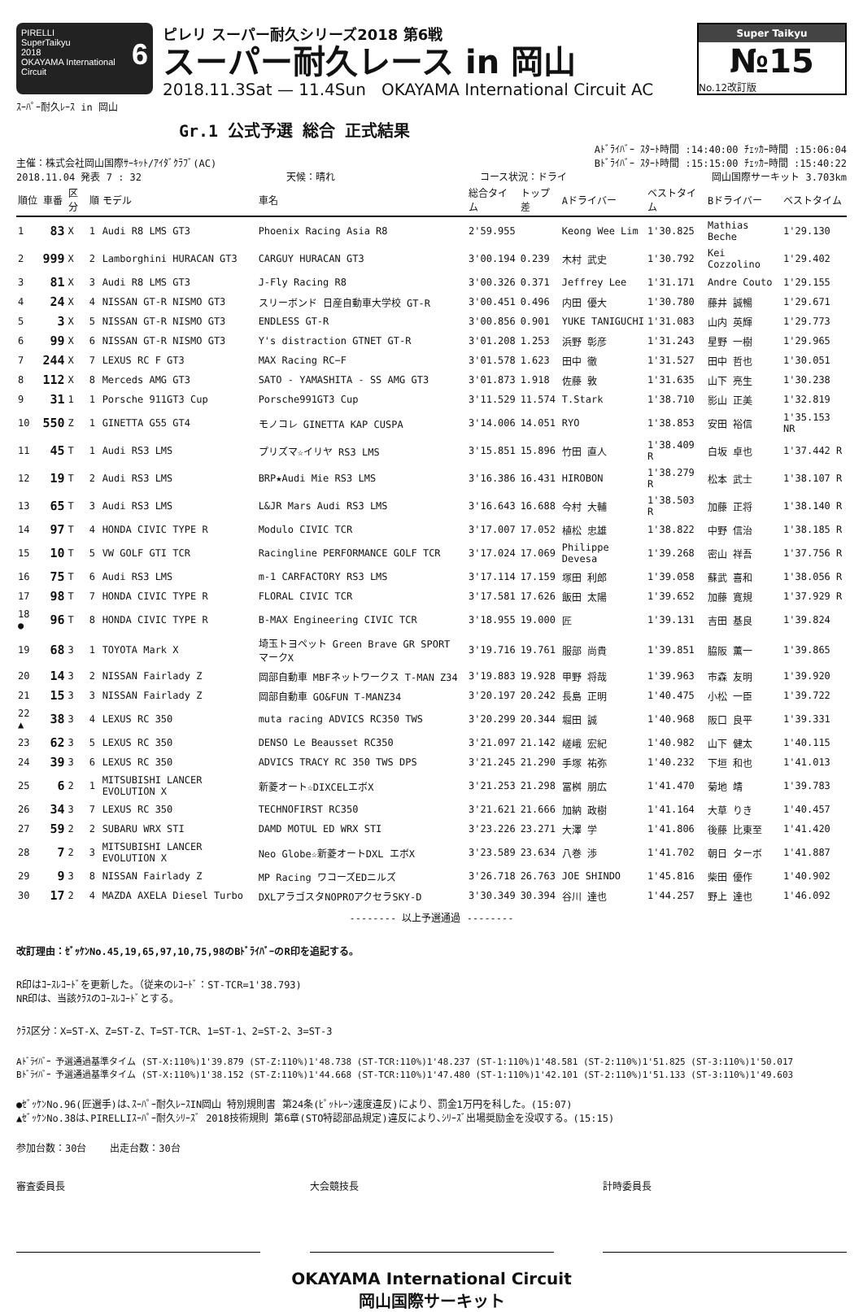PIRELLI
SuperTaikyu 6
2018
OKAYAMA International Circuit
ピレリ スーパー耐久シリーズ2018 第6戦
スーパー耐久レース in 岡山
2018.11.3Sat — 11.4Sun OKAYAMA International Circuit AC
Super Taikyu
№15
No.12改訂版
ｽｰﾊﾟｰ耐久ﾚｰｽ in 岡山
Gr.1 公式予選 総合 正式結果
Aﾄﾞﾗｲﾊﾞｰ ｽﾀｰﾄ時間 :14:40:00 ﾁｪｯｶｰ時間 :15:06:04
主催：株式会社岡山国際ｻｰｷｯﾄ/ｱｲﾀﾞｸﾗﾌﾞ(AC) Bﾄﾞﾗｲﾊﾞｰ ｽﾀｰﾄ時間 :15:15:00 ﾁｪｯｶｰ時間 :15:40:22
2018.11.04 発表 7 : 32 天候：晴れ コース状況：ドライ 岡山国際サーキット 3.703km
| 順位 | 車番 | 区分 | 順 | モデル | 車名 | 総合タイム | トップ差 | Aドライバー | ベストタイム | Bドライバー | ベストタイム |
| --- | --- | --- | --- | --- | --- | --- | --- | --- | --- | --- | --- |
| 1 | 83 | X | 1 | Audi R8 LMS GT3 | Phoenix Racing Asia R8 | 2'59.955 | | Keong Wee Lim | 1'30.825 | Mathias Beche | 1'29.130 |
| 2 | 999 | X | 2 | Lamborghini HURACAN GT3 | CARGUY HURACAN GT3 | 3'00.194 | 0.239 | 木村 武史 | 1'30.792 | Kei Cozzolino | 1'29.402 |
| 3 | 81 | X | 3 | Audi R8 LMS GT3 | J-Fly Racing R8 | 3'00.326 | 0.371 | Jeffrey Lee | 1'31.171 | Andre Couto | 1'29.155 |
| 4 | 24 | X | 4 | NISSAN GT-R NISMO GT3 | スリーボンド 日産自動車大学校 GT-R | 3'00.451 | 0.496 | 内田 優大 | 1'30.780 | 藤井 誠暢 | 1'29.671 |
| 5 | 3 | X | 5 | NISSAN GT-R NISMO GT3 | ENDLESS GT-R | 3'00.856 | 0.901 | YUKE TANIGUCHI | 1'31.083 | 山内 英輝 | 1'29.773 |
| 6 | 99 | X | 6 | NISSAN GT-R NISMO GT3 | Y's distraction GTNET GT-R | 3'01.208 | 1.253 | 浜野 彰彦 | 1'31.243 | 星野 一樹 | 1'29.965 |
| 7 | 244 | X | 7 | LEXUS RC F GT3 | MAX Racing RC−F | 3'01.578 | 1.623 | 田中 徹 | 1'31.527 | 田中 哲也 | 1'30.051 |
| 8 | 112 | X | 8 | Merceds AMG GT3 | SATO - YAMASHITA - SS AMG GT3 | 3'01.873 | 1.918 | 佐藤 敦 | 1'31.635 | 山下 亮生 | 1'30.238 |
| 9 | 31 | 1 | 1 | Porsche 911GT3 Cup | Porsche991GT3 Cup | 3'11.529 | 11.574 | T.Stark | 1'38.710 | 影山 正美 | 1'32.819 |
| 10 | 550 | Z | 1 | GINETTA G55 GT4 | モノコレ GINETTA KAP CUSPA | 3'14.006 | 14.051 | RYO | 1'38.853 | 安田 裕信 | 1'35.153 NR |
| 11 | 45 | T | 1 | Audi RS3 LMS | プリズマ☆イリヤ RS3 LMS | 3'15.851 | 15.896 | 竹田 直人 | 1'38.409 R | 白坂 卓也 | 1'37.442 R |
| 12 | 19 | T | 2 | Audi RS3 LMS | BRP★Audi Mie RS3 LMS | 3'16.386 | 16.431 | HIROBON | 1'38.279 R | 松本 武士 | 1'38.107 R |
| 13 | 65 | T | 3 | Audi RS3 LMS | L&JR Mars Audi RS3 LMS | 3'16.643 | 16.688 | 今村 大輔 | 1'38.503 R | 加藤 正将 | 1'38.140 R |
| 14 | 97 | T | 4 | HONDA CIVIC TYPE R | Modulo CIVIC TCR | 3'17.007 | 17.052 | 植松 忠雄 | 1'38.822 | 中野 信治 | 1'38.185 R |
| 15 | 10 | T | 5 | VW GOLF GTI TCR | Racingline PERFORMANCE GOLF TCR | 3'17.024 | 17.069 | Philippe Devesa | 1'39.268 | 密山 祥吾 | 1'37.756 R |
| 16 | 75 | T | 6 | Audi RS3 LMS | m-1 CARFACTORY RS3 LMS | 3'17.114 | 17.159 | 塚田 利郎 | 1'39.058 | 蘇武 喜和 | 1'38.056 R |
| 17 | 98 | T | 7 | HONDA CIVIC TYPE R | FLORAL CIVIC TCR | 3'17.581 | 17.626 | 飯田 太陽 | 1'39.652 | 加藤 寛規 | 1'37.929 R |
| 18 ● | 96 | T | 8 | HONDA CIVIC TYPE R | B-MAX Engineering CIVIC TCR | 3'18.955 | 19.000 | 匠 | 1'39.131 | 吉田 基良 | 1'39.824 |
| 19 | 68 | 3 | 1 | TOYOTA Mark X | 埼玉トヨペット Green Brave GR SPORT マークX | 3'19.716 | 19.761 | 服部 尚貴 | 1'39.851 | 脇阪 薫一 | 1'39.865 |
| 20 | 14 | 3 | 2 | NISSAN Fairlady Z | 岡部自動車 MBFネットワークス T-MAN Z34 | 3'19.883 | 19.928 | 甲野 将哉 | 1'39.963 | 市森 友明 | 1'39.920 |
| 21 | 15 | 3 | 3 | NISSAN Fairlady Z | 岡部自動車 GO&FUN T-MANZ34 | 3'20.197 | 20.242 | 長島 正明 | 1'40.475 | 小松 一臣 | 1'39.722 |
| 22 ▲ | 38 | 3 | 4 | LEXUS RC 350 | muta racing ADVICS RC350 TWS | 3'20.299 | 20.344 | 堀田 誠 | 1'40.968 | 阪口 良平 | 1'39.331 |
| 23 | 62 | 3 | 5 | LEXUS RC 350 | DENSO Le Beausset RC350 | 3'21.097 | 21.142 | 嵯峨 宏紀 | 1'40.982 | 山下 健太 | 1'40.115 |
| 24 | 39 | 3 | 6 | LEXUS RC 350 | ADVICS TRACY RC 350 TWS DPS | 3'21.245 | 21.290 | 手塚 祐弥 | 1'40.232 | 下垣 和也 | 1'41.013 |
| 25 | 6 | 2 | 1 | MITSUBISHI LANCER EVOLUTION X | 新菱オート☆DIXCELエボX | 3'21.253 | 21.298 | 冨桝 朋広 | 1'41.470 | 菊地 靖 | 1'39.783 |
| 26 | 34 | 3 | 7 | LEXUS RC 350 | TECHNOFIRST RC350 | 3'21.621 | 21.666 | 加納 政樹 | 1'41.164 | 大草 りき | 1'40.457 |
| 27 | 59 | 2 | 2 | SUBARU WRX STI | DAMD MOTUL ED WRX STI | 3'23.226 | 23.271 | 大澤 学 | 1'41.806 | 後藤 比東至 | 1'41.420 |
| 28 | 7 | 2 | 3 | MITSUBISHI LANCER EVOLUTION X | Neo Globe☆新菱オートDXL エボX | 3'23.589 | 23.634 | 八巻 渉 | 1'41.702 | 朝日 ターボ | 1'41.887 |
| 29 | 9 | 3 | 8 | NISSAN Fairlady Z | MP Racing ワコーズEDニルズ | 3'26.718 | 26.763 | JOE SHINDO | 1'45.816 | 柴田 優作 | 1'40.902 |
| 30 | 17 | 2 | 4 | MAZDA AXELA Diesel Turbo | DXLアラゴスタNOPROアクセラSKY-D | 3'30.349 | 30.394 | 谷川 達也 | 1'44.257 | 野上 達也 | 1'46.092 |
-------- 以上予選通過 --------
改訂理由：ｾﾞｯｹﾝNo.45,19,65,97,10,75,98のBﾄﾞﾗｲﾊﾞｰのR印を追記する。
R印はｺｰｽﾚｺｰﾄﾞを更新した。（従来のﾚｺｰﾄﾞ：ST-TCR=1'38.793)
NR印は、当該ｸﾗｽのｺｰｽﾚｺｰﾄﾞとする。
ｸﾗｽ区分：X=ST-X、Z=ST-Z、T=ST-TCR、1=ST-1、2=ST-2、3=ST-3
Aﾄﾞﾗｲﾊﾞｰ 予選通過基準タイム (ST-X:110%)1'39.879 (ST-Z:110%)1'48.738 (ST-TCR:110%)1'48.237 (ST-1:110%)1'48.581 (ST-2:110%)1'51.825 (ST-3:110%)1'50.017
Bﾄﾞﾗｲﾊﾞｰ 予選通過基準タイム (ST-X:110%)1'38.152 (ST-Z:110%)1'44.668 (ST-TCR:110%)1'47.480 (ST-1:110%)1'42.101 (ST-2:110%)1'51.133 (ST-3:110%)1'49.603
●ｾﾞｯｹﾝNo.96(匠選手)は､ｽｰﾊﾟｰ耐久ﾚｰｽIN岡山 特別規則書 第24条(ﾋﾟｯﾄﾚｰﾝ速度違反)により、罰金1万円を科した。(15:07)
▲ｾﾞｯｹﾝNo.38は､PIRELLIｽｰﾊﾟｰ耐久ｼﾘｰｽﾞ 2018技術規則 第6章(STO特認部品規定)違反により､ｼﾘｰｽﾞ出場奨励金を没収する。(15:15)
参加台数：30台 出走台数：30台
審査委員長 大会競技長 計時委員長
OKAYAMA International Circuit
岡山国際サーキット